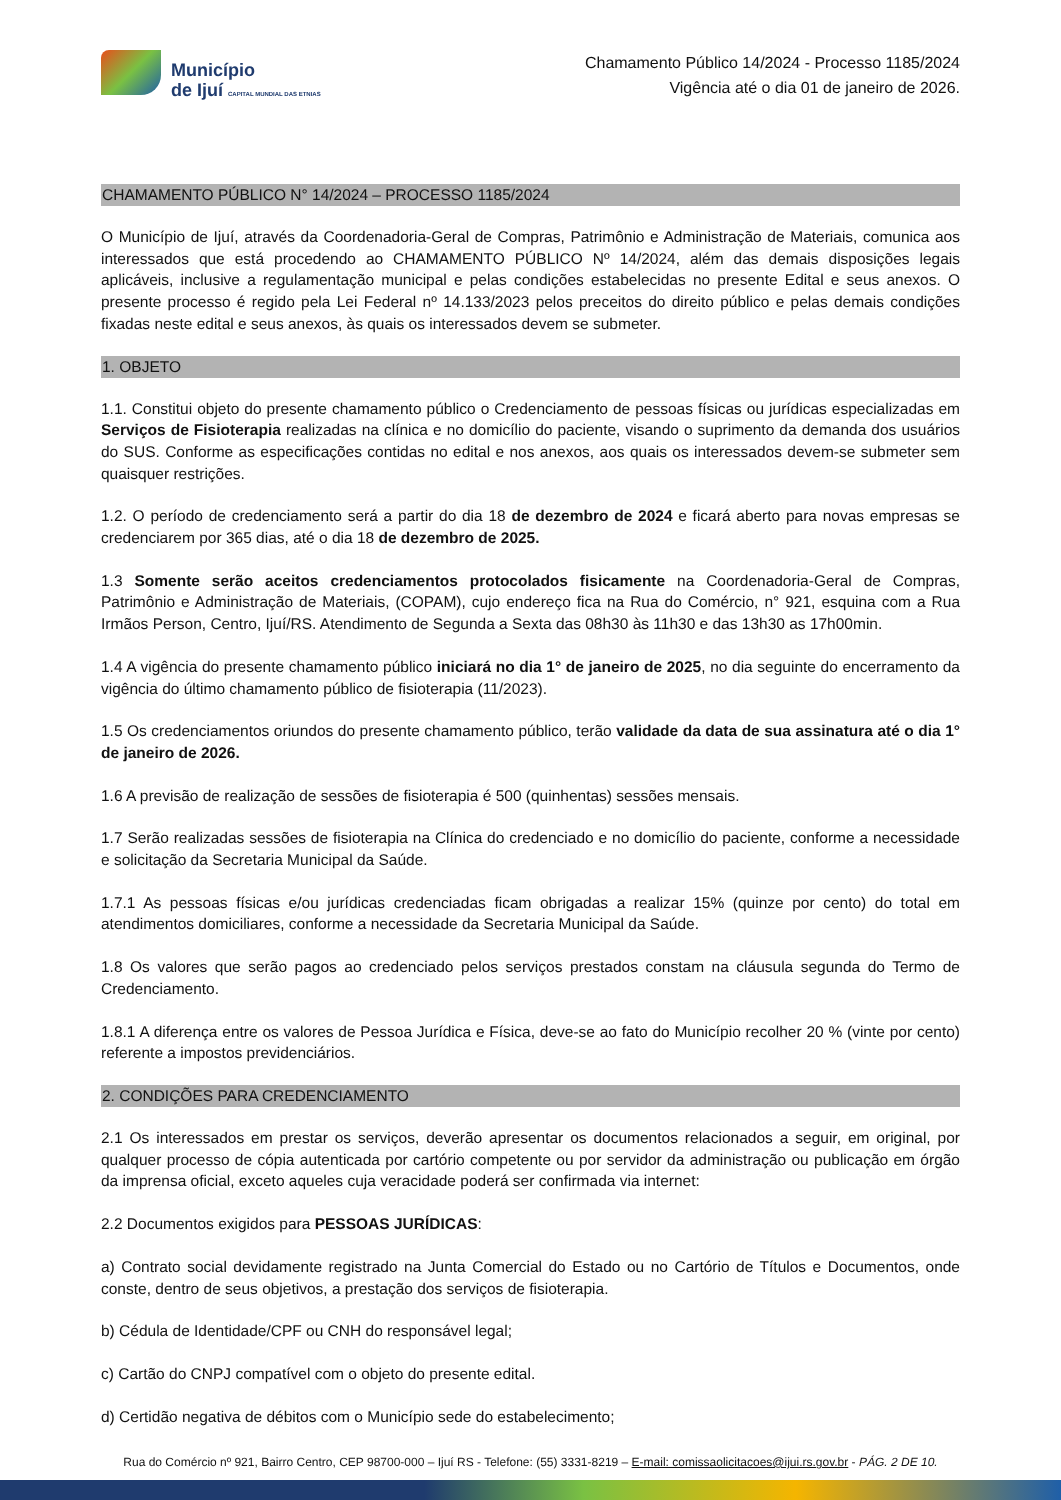Município
de Ijuí CAPITAL MUNDIAL DAS ETNIAS
Chamamento Público 14/2024 - Processo 1185/2024
Vigência até o dia 01 de janeiro de 2026.
CHAMAMENTO PÚBLICO N° 14/2024 – PROCESSO 1185/2024
O Município de Ijuí, através da Coordenadoria-Geral de Compras, Patrimônio e Administração de Materiais, comunica aos interessados que está procedendo ao CHAMAMENTO PÚBLICO Nº 14/2024, além das demais disposições legais aplicáveis, inclusive a regulamentação municipal e pelas condições estabelecidas no presente Edital e seus anexos. O presente processo é regido pela Lei Federal nº 14.133/2023 pelos preceitos do direito público e pelas demais condições fixadas neste edital e seus anexos, às quais os interessados devem se submeter.
1. OBJETO
1.1. Constitui objeto do presente chamamento público o Credenciamento de pessoas físicas ou jurídicas especializadas em Serviços de Fisioterapia realizadas na clínica e no domicílio do paciente, visando o suprimento da demanda dos usuários do SUS. Conforme as especificações contidas no edital e nos anexos, aos quais os interessados devem-se submeter sem quaisquer restrições.
1.2. O período de credenciamento será a partir do dia 18 de dezembro de 2024 e ficará aberto para novas empresas se credenciarem por 365 dias, até o dia 18 de dezembro de 2025.
1.3 Somente serão aceitos credenciamentos protocolados fisicamente na Coordenadoria-Geral de Compras, Patrimônio e Administração de Materiais, (COPAM), cujo endereço fica na Rua do Comércio, n° 921, esquina com a Rua Irmãos Person, Centro, Ijuí/RS. Atendimento de Segunda a Sexta das 08h30 às 11h30 e das 13h30 as 17h00min.
1.4 A vigência do presente chamamento público iniciará no dia 1° de janeiro de 2025, no dia seguinte do encerramento da vigência do último chamamento público de fisioterapia (11/2023).
1.5 Os credenciamentos oriundos do presente chamamento público, terão validade da data de sua assinatura até o dia 1° de janeiro de 2026.
1.6 A previsão de realização de sessões de fisioterapia é 500 (quinhentas) sessões mensais.
1.7 Serão realizadas sessões de fisioterapia na Clínica do credenciado e no domicílio do paciente, conforme a necessidade e solicitação da Secretaria Municipal da Saúde.
1.7.1 As pessoas físicas e/ou jurídicas credenciadas ficam obrigadas a realizar 15% (quinze por cento) do total em atendimentos domiciliares, conforme a necessidade da Secretaria Municipal da Saúde.
1.8 Os valores que serão pagos ao credenciado pelos serviços prestados constam na cláusula segunda do Termo de Credenciamento.
1.8.1 A diferença entre os valores de Pessoa Jurídica e Física, deve-se ao fato do Município recolher 20 % (vinte por cento) referente a impostos previdenciários.
2. CONDIÇÕES PARA CREDENCIAMENTO
2.1 Os interessados em prestar os serviços, deverão apresentar os documentos relacionados a seguir, em original, por qualquer processo de cópia autenticada por cartório competente ou por servidor da administração ou publicação em órgão da imprensa oficial, exceto aqueles cuja veracidade poderá ser confirmada via internet:
2.2 Documentos exigidos para PESSOAS JURÍDICAS:
a) Contrato social devidamente registrado na Junta Comercial do Estado ou no Cartório de Títulos e Documentos, onde conste, dentro de seus objetivos, a prestação dos serviços de fisioterapia.
b) Cédula de Identidade/CPF ou CNH do responsável legal;
c) Cartão do CNPJ compatível com o objeto do presente edital.
d) Certidão negativa de débitos com o Município sede do estabelecimento;
Rua do Comércio nº 921, Bairro Centro, CEP 98700-000 – Ijuí RS - Telefone: (55) 3331-8219 – E-mail: comissaolicitacoes@ijui.rs.gov.br - PÁG. 2 DE 10.